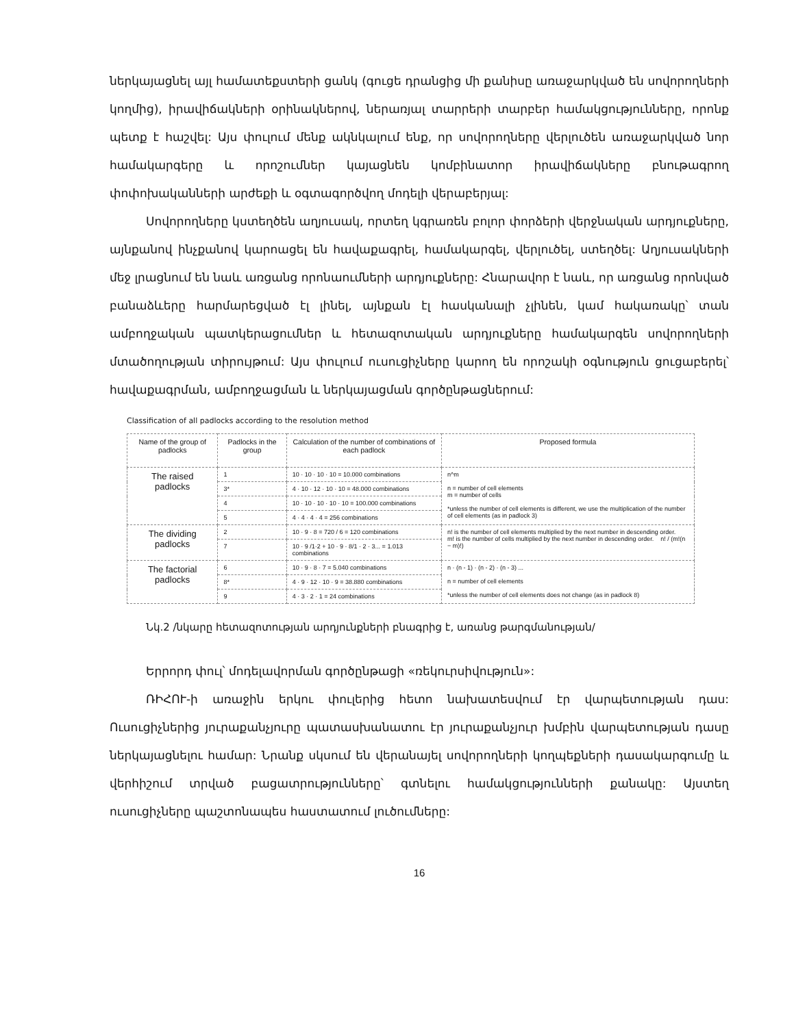ներկայացնել այլ համատեքստերի ցանկ (գուցե դրանցից մի քանիսը առաջարկված են սովորողների կողմից), իրավիճակների օրինակներով, ներառյալ տարրերի տարբեր համակցությունները, որոնք պետք է հաշվել: Այս փուլում մենք ակնկալում ենք, որ սովորողները վերլուծեն առաջարկված նոր համակարգերը և որոշումներ կայացնեն կոմբինատոր իրավիճակները բնութագրող փոփոխականների արժեքի և օգտագործվող մոդելի վերաբերյալ:
Սովորողները կստեղծեն աղյուսակ, որտեղ կգրառեն բոլոր փորձերի վերջնական արդյուքները, այնքանով ինչքանով կարոացել են հավաքագրել, համակարգել, վերլուծել, ստեղծել: Աղյուսակների մեջ լրացնում են նաև առցանց որոնաումների արդյուքները: Հնարավոր է նաև, որ առցանց որոնված բանաձևերը հարմարեցված էլ լինել, այնքան էլ հասկանալի չլինեն, կամ հակառակը՝ տան ամբողջական պատկերացումներ և հետազոտական արդյուքները համակարգեն սովորողների մտածողության տիրույթում: Այս փուլում ուսուցիչները կարող են որոշակի օգնություն ցուցաբերել՝ հավաքագրման, ամբողջացման և ներկայացման գործընթացներում:
Classification of all padlocks according to the resolution method
| Name of the group of padlocks | Padlocks in the group | Calculation of the number of combinations of each padlock | Proposed formula |
| --- | --- | --- | --- |
| The raised padlocks | 1 | 10 · 10 · 10 · 10 = 10.000 combinations | n^m n = number of cell elements m = number of cells *unless the number of cell elements is different, we use the multiplication of the number of cell elements (as in padlock 3) |
| | 3* | 4 · 10 · 12 · 10 · 10 = 48.000 combinations | |
| | 4 | 10 · 10 · 10 · 10 · 10 = 100.000 combinations | |
| | 5 | 4 · 4 · 4 · 4 = 256 combinations | |
| The dividing padlocks | 2 | 10 · 9 · 8 = 720 / 6 = 120 combinations | n! is the number of cell elements multiplied by the next number in descending order. m! is the number of cells multiplied by the next number in descending order. n! / (m!(n − m)!) |
| | 7 | 10 · 9 /1·2 + 10 · 9 · 8/1 · 2 · 3... = 1.013 combinations | |
| The factorial padlocks | 6 | 10 · 9 · 8 · 7 = 5.040 combinations | n · (n - 1) · (n - 2) · (n - 3) ... n = number of cell elements *unless the number of cell elements does not change (as in padlock 8) |
| | 8* | 4 · 9 · 12 · 10 · 9 = 38.880 combinations | |
| | 9 | 4 · 3 · 2 · 1 = 24 combinations | |
Նկ.2 /նկարը հետազոտության արդյունքների բնագրից է, առանց թարգմանության/
Երրորդ փուլ՝ մոդելավորման գործընթացի «ռեկուրսիվություն»:
ՌԻՀՈՒ-ի առաջին երկու փուլերից հետո նախատեսվում էր վարպետության դաս: Ուսուցիչներից յուրաքանչյուրը պատասխանատու էր յուրաքանչյուր խմբին վարպետության դասը ներկայացնելու համար: Նրանք սկսում են վերանայել սովորողների կողպեքների դասակարգումը և վերհիշում տրված բացատրությունները՝ գտնելու համակցությունների քանակը: Այստեղ ուսուցիչները պաշտոնապես հաստատում լուծումները:
16